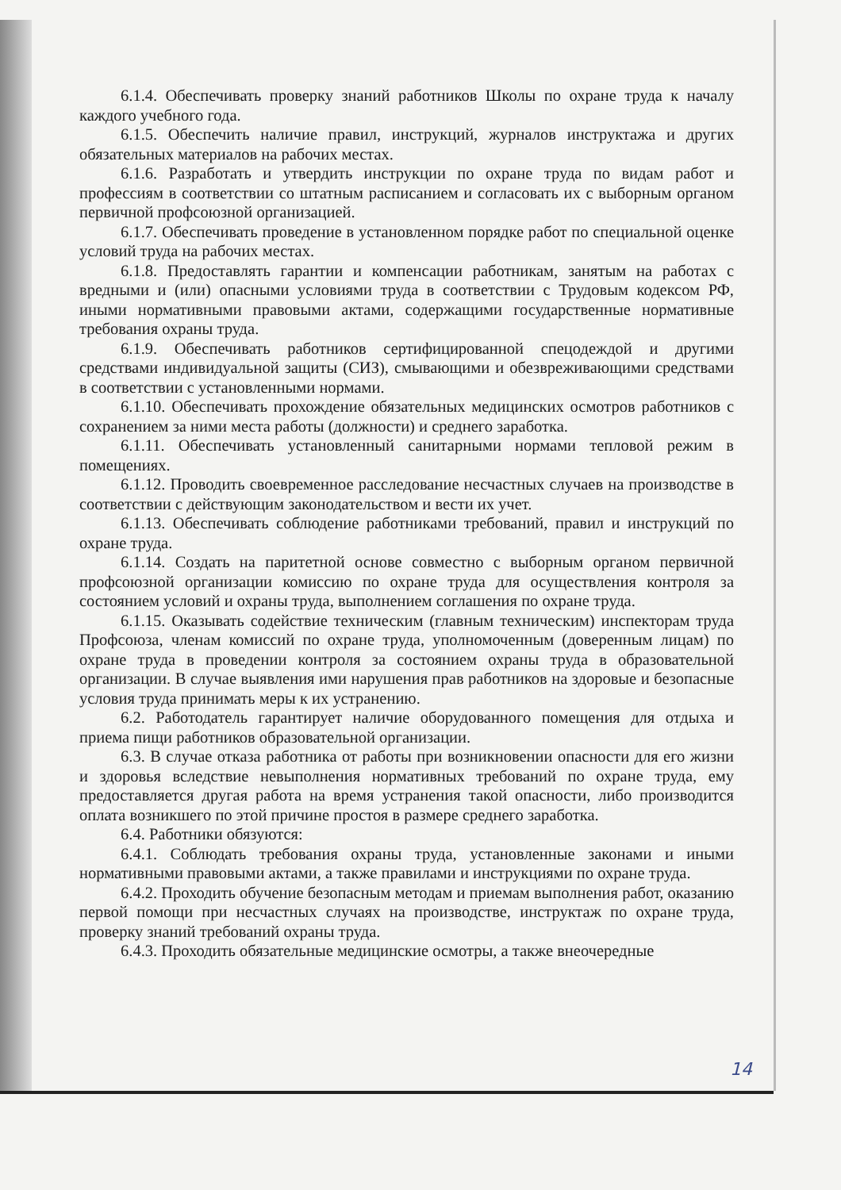6.1.4. Обеспечивать проверку знаний работников Школы по охране труда к началу каждого учебного года.
6.1.5. Обеспечить наличие правил, инструкций, журналов инструктажа и других обязательных материалов на рабочих местах.
6.1.6. Разработать и утвердить инструкции по охране труда по видам работ и профессиям в соответствии со штатным расписанием и согласовать их с выборным органом первичной профсоюзной организацией.
6.1.7. Обеспечивать проведение в установленном порядке работ по специальной оценке условий труда на рабочих местах.
6.1.8. Предоставлять гарантии и компенсации работникам, занятым на работах с вредными и (или) опасными условиями труда в соответствии с Трудовым кодексом РФ, иными нормативными правовыми актами, содержащими государственные нормативные требования охраны труда.
6.1.9. Обеспечивать работников сертифицированной спецодеждой и другими средствами индивидуальной защиты (СИЗ), смывающими и обезвреживающими средствами в соответствии с установленными нормами.
6.1.10. Обеспечивать прохождение обязательных медицинских осмотров работников с сохранением за ними места работы (должности) и среднего заработка.
6.1.11. Обеспечивать установленный санитарными нормами тепловой режим в помещениях.
6.1.12. Проводить своевременное расследование несчастных случаев на производстве в соответствии с действующим законодательством и вести их учет.
6.1.13. Обеспечивать соблюдение работниками требований, правил и инструкций по охране труда.
6.1.14. Создать на паритетной основе совместно с выборным органом первичной профсоюзной организации комиссию по охране труда для осуществления контроля за состоянием условий и охраны труда, выполнением соглашения по охране труда.
6.1.15. Оказывать содействие техническим (главным техническим) инспекторам труда Профсоюза, членам комиссий по охране труда, уполномоченным (доверенным лицам) по охране труда в проведении контроля за состоянием охраны труда в образовательной организации. В случае выявления ими нарушения прав работников на здоровые и безопасные условия труда принимать меры к их устранению.
6.2. Работодатель гарантирует наличие оборудованного помещения для отдыха и приема пищи работников образовательной организации.
6.3. В случае отказа работника от работы при возникновении опасности для его жизни и здоровья вследствие невыполнения нормативных требований по охране труда, ему предоставляется другая работа на время устранения такой опасности, либо производится оплата возникшего по этой причине простоя в размере среднего заработка.
6.4. Работники обязуются:
6.4.1. Соблюдать требования охраны труда, установленные законами и иными нормативными правовыми актами, а также правилами и инструкциями по охране труда.
6.4.2. Проходить обучение безопасным методам и приемам выполнения работ, оказанию первой помощи при несчастных случаях на производстве, инструктаж по охране труда, проверку знаний требований охраны труда.
6.4.3. Проходить обязательные медицинские осмотры, а также внеочередные
14